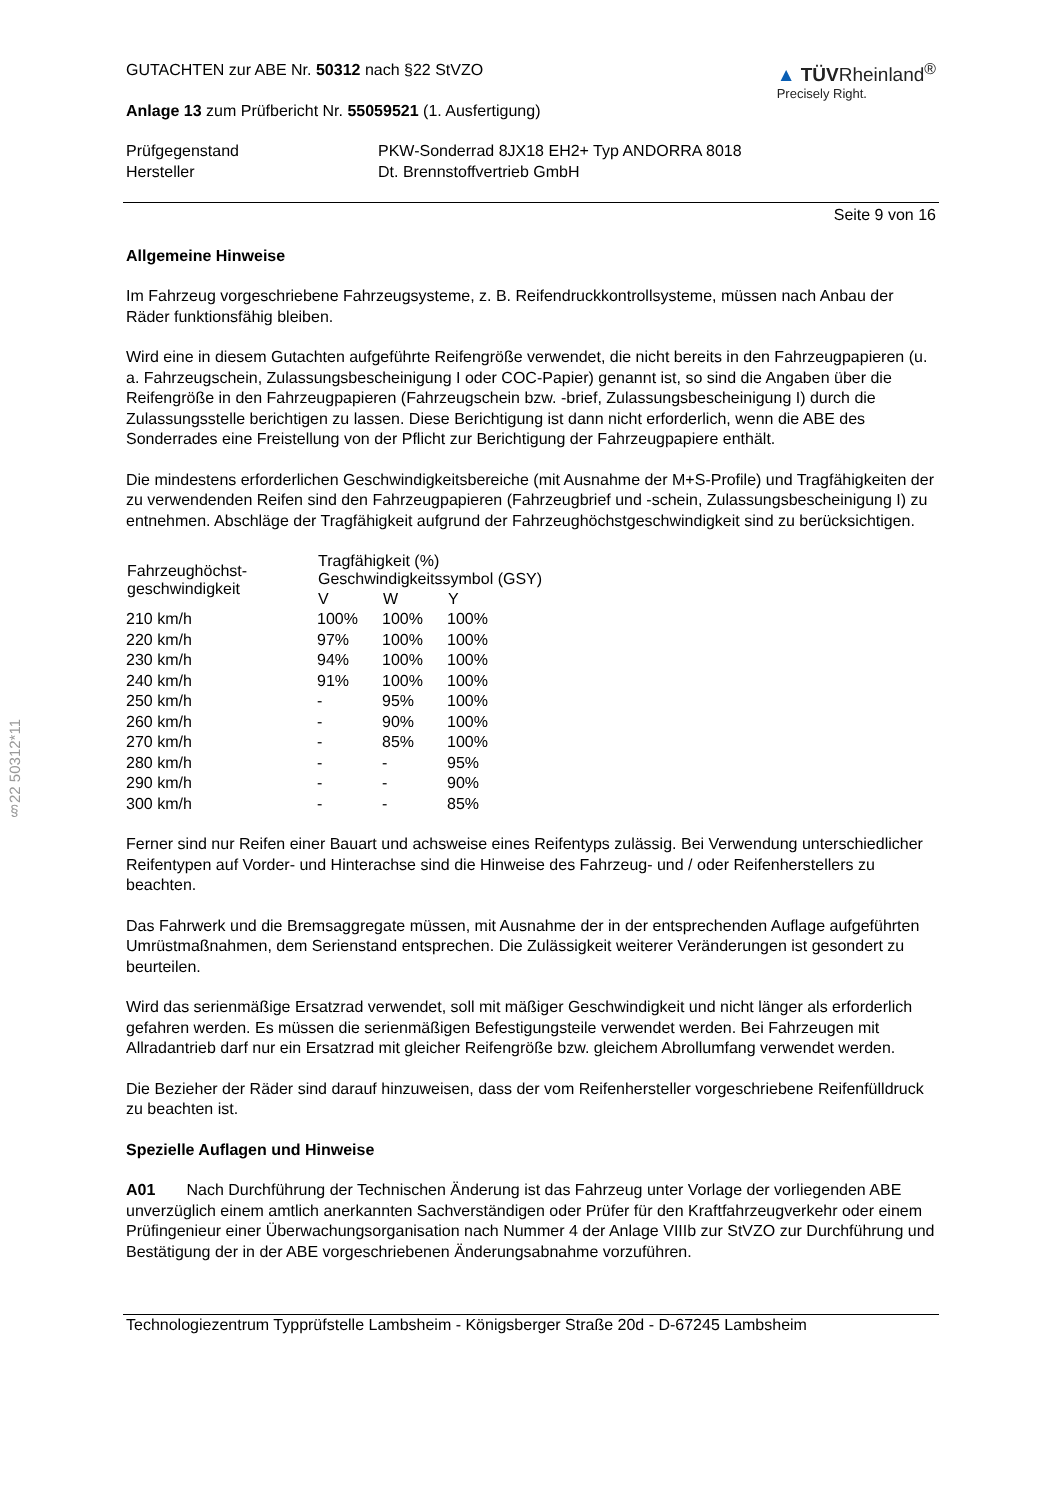§22 50312*11
GUTACHTEN zur ABE Nr. 50312 nach §22 StVZO
Anlage 13 zum Prüfbericht Nr. 55059521 (1. Ausfertigung)
▲ TÜVRheinland<sup>®</sup>
Precisely Right.
| Prüfgegenstand Hersteller | PKW-Sonderrad 8JX18 EH2+ Typ ANDORRA 8018 Dt. Brennstoffvertrieb GmbH |
Seite 9 von 16
Allgemeine Hinweise
Im Fahrzeug vorgeschriebene Fahrzeugsysteme, z. B. Reifendruckkontrollsysteme, müssen nach Anbau der Räder funktionsfähig bleiben.
Wird eine in diesem Gutachten aufgeführte Reifengröße verwendet, die nicht bereits in den Fahrzeugpapieren (u. a. Fahrzeugschein, Zulassungsbescheinigung I oder COC-Papier) genannt ist, so sind die Angaben über die Reifengröße in den Fahrzeugpapieren (Fahrzeugschein bzw. -brief, Zulassungsbescheinigung I) durch die Zulassungsstelle berichtigen zu lassen. Diese Berichtigung ist dann nicht erforderlich, wenn die ABE des Sonderrades eine Freistellung von der Pflicht zur Berichtigung der Fahrzeugpapiere enthält.
Die mindestens erforderlichen Geschwindigkeitsbereiche (mit Ausnahme der M+S-Profile) und Tragfähigkeiten der zu verwendenden Reifen sind den Fahrzeugpapieren (Fahrzeugbrief und -schein, Zulassungsbescheinigung I) zu entnehmen. Abschläge der Tragfähigkeit aufgrund der Fahrzeughöchstgeschwindigkeit sind zu berücksichtigen.
| Fahrzeughöchst- geschwindigkeit | Tragfähigkeit (%) Geschwindigkeitssymbol (GSY) | | |
| --- | --- | --- | --- |
| | V | W | Y |
| 210 km/h | 100% | 100% | 100% |
| 220 km/h | 97% | 100% | 100% |
| 230 km/h | 94% | 100% | 100% |
| 240 km/h | 91% | 100% | 100% |
| 250 km/h | - | 95% | 100% |
| 260 km/h | - | 90% | 100% |
| 270 km/h | - | 85% | 100% |
| 280 km/h | - | - | 95% |
| 290 km/h | - | - | 90% |
| 300 km/h | - | - | 85% |
Ferner sind nur Reifen einer Bauart und achsweise eines Reifentyps zulässig. Bei Verwendung unterschiedlicher Reifentypen auf Vorder- und Hinterachse sind die Hinweise des Fahrzeug- und / oder Reifenherstellers zu beachten.
Das Fahrwerk und die Bremsaggregate müssen, mit Ausnahme der in der entsprechenden Auflage aufgeführten Umrüstmaßnahmen, dem Serienstand entsprechen. Die Zulässigkeit weiterer Veränderungen ist gesondert zu beurteilen.
Wird das serienmäßige Ersatzrad verwendet, soll mit mäßiger Geschwindigkeit und nicht länger als erforderlich gefahren werden. Es müssen die serienmäßigen Befestigungsteile verwendet werden. Bei Fahrzeugen mit Allradantrieb darf nur ein Ersatzrad mit gleicher Reifengröße bzw. gleichem Abrollumfang verwendet werden.
Die Bezieher der Räder sind darauf hinzuweisen, dass der vom Reifenhersteller vorgeschriebene Reifenfülldruck zu beachten ist.
Spezielle Auflagen und Hinweise
A01 Nach Durchführung der Technischen Änderung ist das Fahrzeug unter Vorlage der vorliegenden ABE unverzüglich einem amtlich anerkannten Sachverständigen oder Prüfer für den Kraftfahrzeugverkehr oder einem Prüfingenieur einer Überwachungsorganisation nach Nummer 4 der Anlage VIIIb zur StVZO zur Durchführung und Bestätigung der in der ABE vorgeschriebenen Änderungsabnahme vorzuführen.
Technologiezentrum Typprüfstelle Lambsheim - Königsberger Straße 20d - D-67245 Lambsheim